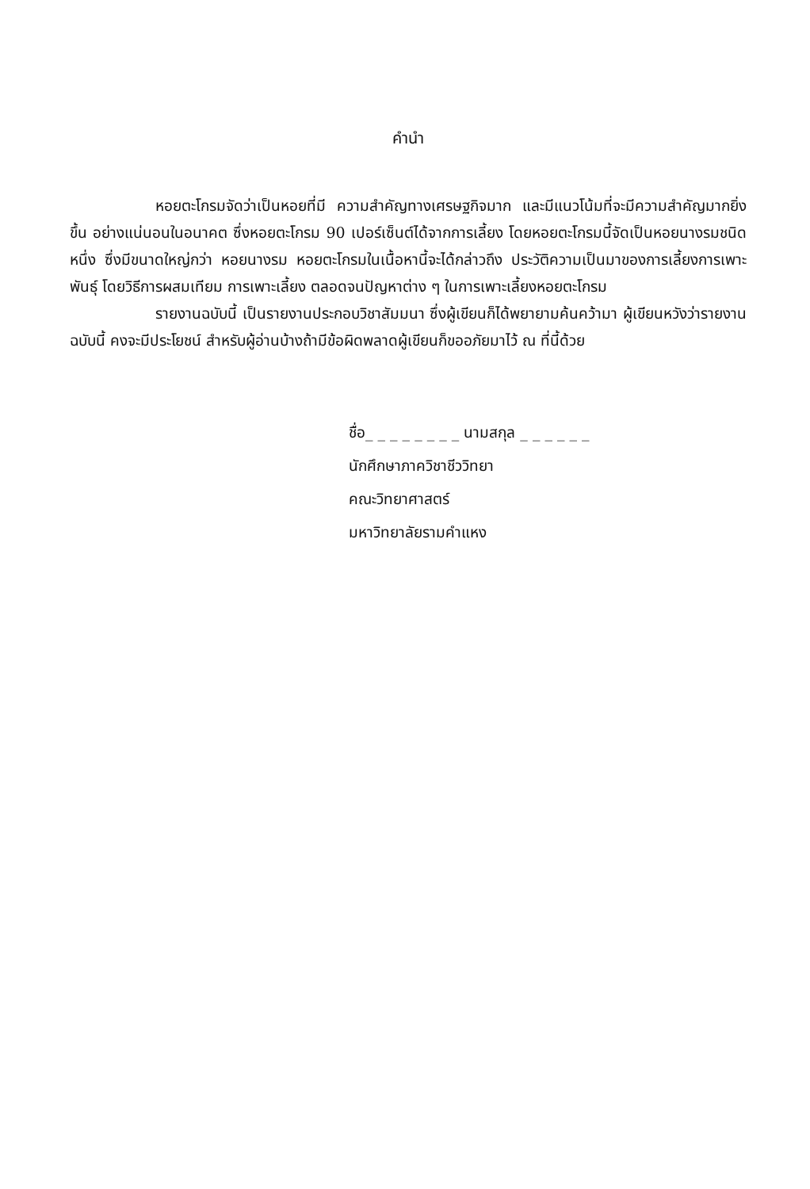คำนำ
หอยตะโกรมจัดว่าเป็นหอยที่มี ความสำคัญทางเศรษฐกิจมาก และมีแนวโน้มที่จะมีความสำคัญมากยิ่งขึ้น อย่างแน่นอนในอนาคต ซึ่งหอยตะโกรม 90 เปอร์เซ็นต์ได้จากการเลี้ยง โดยหอยตะโกรมนี้จัดเป็นหอยนางรมชนิดหนึ่ง ซึ่งมีขนาดใหญ่กว่า หอยนางรม หอยตะโกรมในเนื้อหานี้จะได้กล่าวถึง ประวัติความเป็นมาของการเลี้ยงการเพาะพันธุ์ โดยวิธีการผสมเทียม การเพาะเลี้ยง ตลอดจนปัญหาต่าง ๆ ในการเพาะเลี้ยงหอยตะโกรม
รายงานฉบับนี้ เป็นรายงานประกอบวิชาสัมมนา ซึ่งผู้เขียนก็ได้พยายามค้นคว้ามา ผู้เขียนหวังว่ารายงานฉบับนี้ คงจะมีประโยชน์ สำหรับผู้อ่านบ้างถ้ามีข้อผิดพลาดผู้เขียนก็ขออภัยมาไว้ ณ ที่นี้ด้วย
ชื่อ_ _ _ _ _ _ _ _ นามสกุล _ _ _ _ _ _
นักศึกษาภาควิชาชีววิทยา
คณะวิทยาศาสตร์
มหาวิทยาลัยรามคำแหง